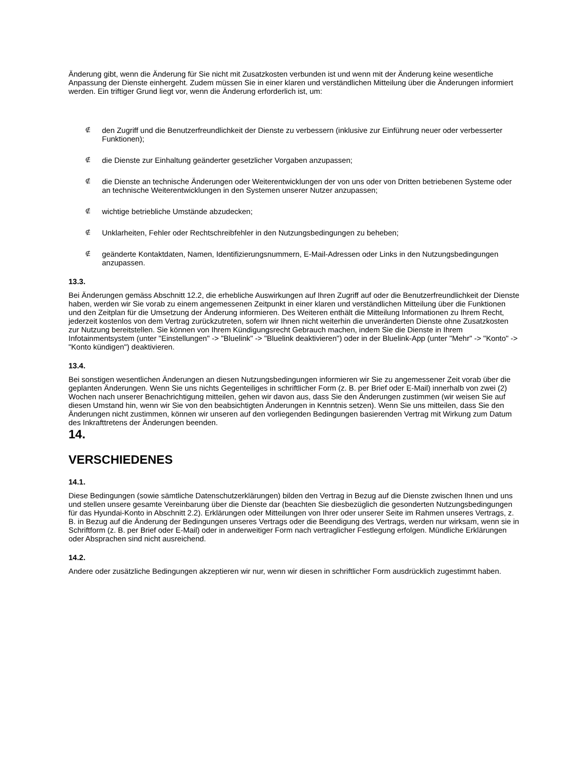Änderung gibt, wenn die Änderung für Sie nicht mit Zusatzkosten verbunden ist und wenn mit der Änderung keine wesentliche Anpassung der Dienste einhergeht. Zudem müssen Sie in einer klaren und verständlichen Mitteilung über die Änderungen informiert werden. Ein triftiger Grund liegt vor, wenn die Änderung erforderlich ist, um:
∉ den Zugriff und die Benutzerfreundlichkeit der Dienste zu verbessern (inklusive zur Einführung neuer oder verbesserter Funktionen);
∉ die Dienste zur Einhaltung geänderter gesetzlicher Vorgaben anzupassen;
∉ die Dienste an technische Änderungen oder Weiterentwicklungen der von uns oder von Dritten betriebenen Systeme oder an technische Weiterentwicklungen in den Systemen unserer Nutzer anzupassen;
∉ wichtige betriebliche Umstände abzudecken;
∉ Unklarheiten, Fehler oder Rechtschreibfehler in den Nutzungsbedingungen zu beheben;
∉ geänderte Kontaktdaten, Namen, Identifizierungsnummern, E-Mail-Adressen oder Links in den Nutzungsbedingungen anzupassen.
13.3.
Bei Änderungen gemäss Abschnitt 12.2, die erhebliche Auswirkungen auf Ihren Zugriff auf oder die Benutzerfreundlichkeit der Dienste haben, werden wir Sie vorab zu einem angemessenen Zeitpunkt in einer klaren und verständlichen Mitteilung über die Funktionen und den Zeitplan für die Umsetzung der Änderung informieren. Des Weiteren enthält die Mitteilung Informationen zu Ihrem Recht, jederzeit kostenlos von dem Vertrag zurückzutreten, sofern wir Ihnen nicht weiterhin die unveränderten Dienste ohne Zusatzkosten zur Nutzung bereitstellen. Sie können von Ihrem Kündigungsrecht Gebrauch machen, indem Sie die Dienste in Ihrem Infotainmentsystem (unter "Einstellungen" -> "Bluelink" -> "Bluelink deaktivieren") oder in der Bluelink-App (unter "Mehr" -> "Konto" -> "Konto kündigen") deaktivieren.
13.4.
Bei sonstigen wesentlichen Änderungen an diesen Nutzungsbedingungen informieren wir Sie zu angemessener Zeit vorab über die geplanten Änderungen. Wenn Sie uns nichts Gegenteiliges in schriftlicher Form (z. B. per Brief oder E-Mail) innerhalb von zwei (2) Wochen nach unserer Benachrichtigung mitteilen, gehen wir davon aus, dass Sie den Änderungen zustimmen (wir weisen Sie auf diesen Umstand hin, wenn wir Sie von den beabsichtigten Änderungen in Kenntnis setzen). Wenn Sie uns mitteilen, dass Sie den Änderungen nicht zustimmen, können wir unseren auf den vorliegenden Bedingungen basierenden Vertrag mit Wirkung zum Datum des Inkrafttretens der Änderungen beenden.
14.
VERSCHIEDENES
14.1.
Diese Bedingungen (sowie sämtliche Datenschutzerklärungen) bilden den Vertrag in Bezug auf die Dienste zwischen Ihnen und uns und stellen unsere gesamte Vereinbarung über die Dienste dar (beachten Sie diesbezüglich die gesonderten Nutzungsbedingungen für das Hyundai-Konto in Abschnitt 2.2). Erklärungen oder Mitteilungen von Ihrer oder unserer Seite im Rahmen unseres Vertrags, z. B. in Bezug auf die Änderung der Bedingungen unseres Vertrags oder die Beendigung des Vertrags, werden nur wirksam, wenn sie in Schriftform (z. B. per Brief oder E-Mail) oder in anderweitiger Form nach vertraglicher Festlegung erfolgen. Mündliche Erklärungen oder Absprachen sind nicht ausreichend.
14.2.
Andere oder zusätzliche Bedingungen akzeptieren wir nur, wenn wir diesen in schriftlicher Form ausdrücklich zugestimmt haben.